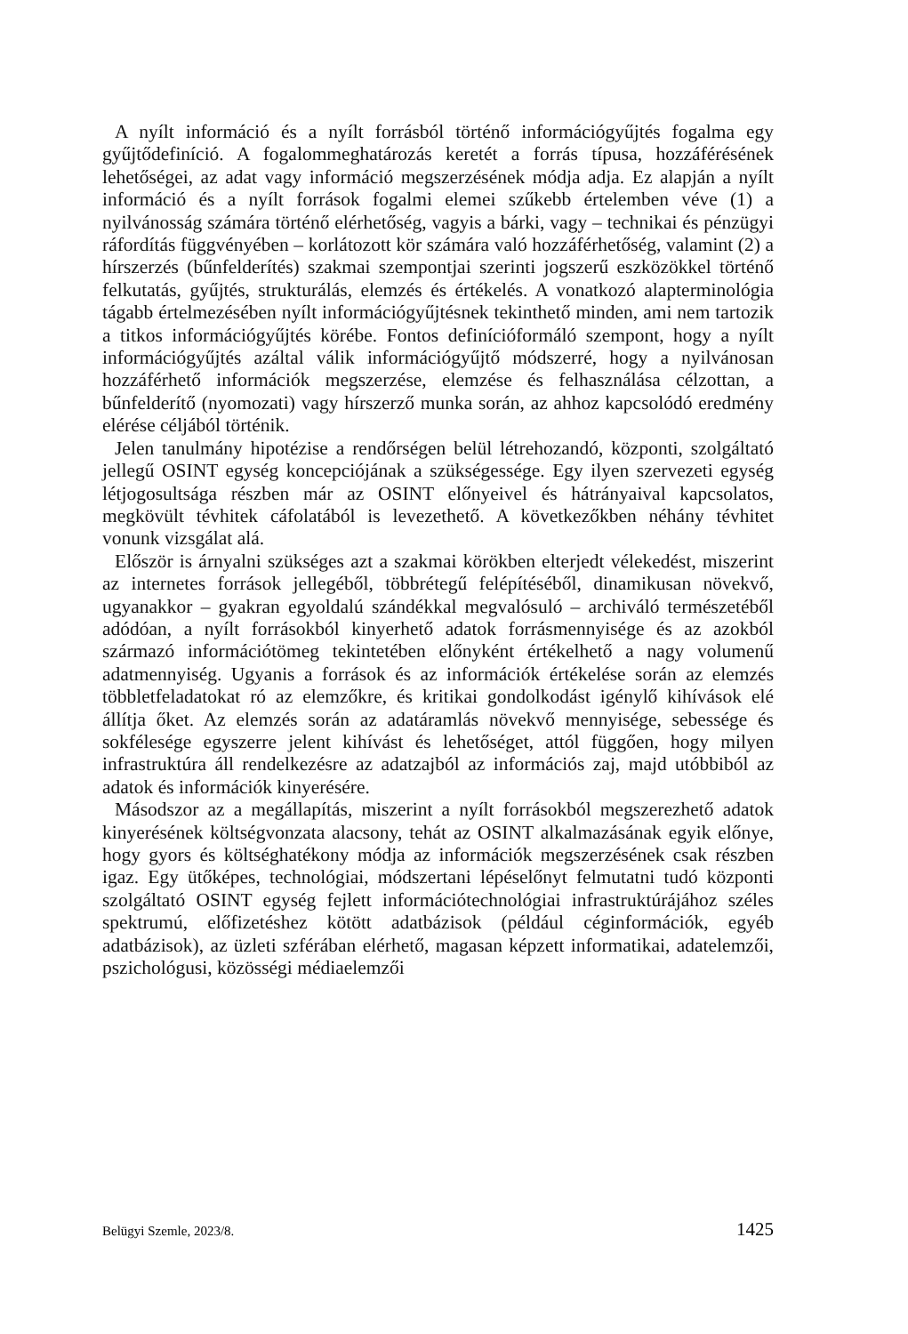A nyílt információ és a nyílt forrásból történő információgyűjtés fogalma egy gyűjtődefiníció. A fogalommeghatározás keretét a forrás típusa, hozzáférésének lehetőségei, az adat vagy információ megszerzésének módja adja. Ez alapján a nyílt információ és a nyílt források fogalmi elemei szűkebb értelemben véve (1) a nyilvánosság számára történő elérhetőség, vagyis a bárki, vagy – technikai és pénzügyi ráfordítás függvényében – korlátozott kör számára való hozzáférhetőség, valamint (2) a hírszerzés (bűnfelderítés) szakmai szempontjai szerinti jogszerű eszközökkel történő felkutatás, gyűjtés, strukturálás, elemzés és értékelés. A vonatkozó alapterminológia tágabb értelmezésében nyílt információgyűjtésnek tekinthető minden, ami nem tartozik a titkos információgyűjtés körébe. Fontos definícióformáló szempont, hogy a nyílt információgyűjtés azáltal válik információgyűjtő módszerré, hogy a nyilvánosan hozzáférhető információk megszerzése, elemzése és felhasználása célzottan, a bűnfelderítő (nyomozati) vagy hírszerző munka során, az ahhoz kapcsolódó eredmény elérése céljából történik.
Jelen tanulmány hipotézise a rendőrségen belül létrehozandó, központi, szolgáltató jellegű OSINT egység koncepciójának a szükségessége. Egy ilyen szervezeti egység létjogosultsága részben már az OSINT előnyeivel és hátrányaival kapcsolatos, megkövült tévhitek cáfolatából is levezethető. A következőkben néhány tévhitet vonunk vizsgálat alá.
Először is árnyalni szükséges azt a szakmai körökben elterjedt vélekedést, miszerint az internetes források jellegéből, többrétegű felépítéséből, dinamikusan növekvő, ugyanakkor – gyakran egyoldalú szándékkal megvalósuló – archiváló természetéből adódóan, a nyílt forrásokból kinyerhető adatok forrásmennyisége és az azokból származó információtömeg tekintetében előnyként értékelhető a nagy volumenű adatmennyiség. Ugyanis a források és az információk értékelése során az elemzés többletfeladatokat ró az elemzőkre, és kritikai gondolkodást igénylő kihívások elé állítja őket. Az elemzés során az adatáramlás növekvő mennyisége, sebessége és sokfélesége egyszerre jelent kihívást és lehetőséget, attól függően, hogy milyen infrastruktúra áll rendelkezésre az adatzajból az információs zaj, majd utóbbiból az adatok és információk kinyerésére.
Másodszor az a megállapítás, miszerint a nyílt forrásokból megszerezhető adatok kinyerésének költségvonzata alacsony, tehát az OSINT alkalmazásának egyik előnye, hogy gyors és költséghatékony módja az információk megszerzésének csak részben igaz. Egy ütőképes, technológiai, módszertani lépéselőnyt felmutatni tudó központi szolgáltató OSINT egység fejlett információtechnológiai infrastruktúrájához széles spektrumú, előfizetéshez kötött adatbázisok (például céginformációk, egyéb adatbázisok), az üzleti szférában elérhető, magasan képzett informatikai, adatelemzői, pszichológusi, közösségi médiaelemzői
Belügyi Szemle, 2023/8. 1425